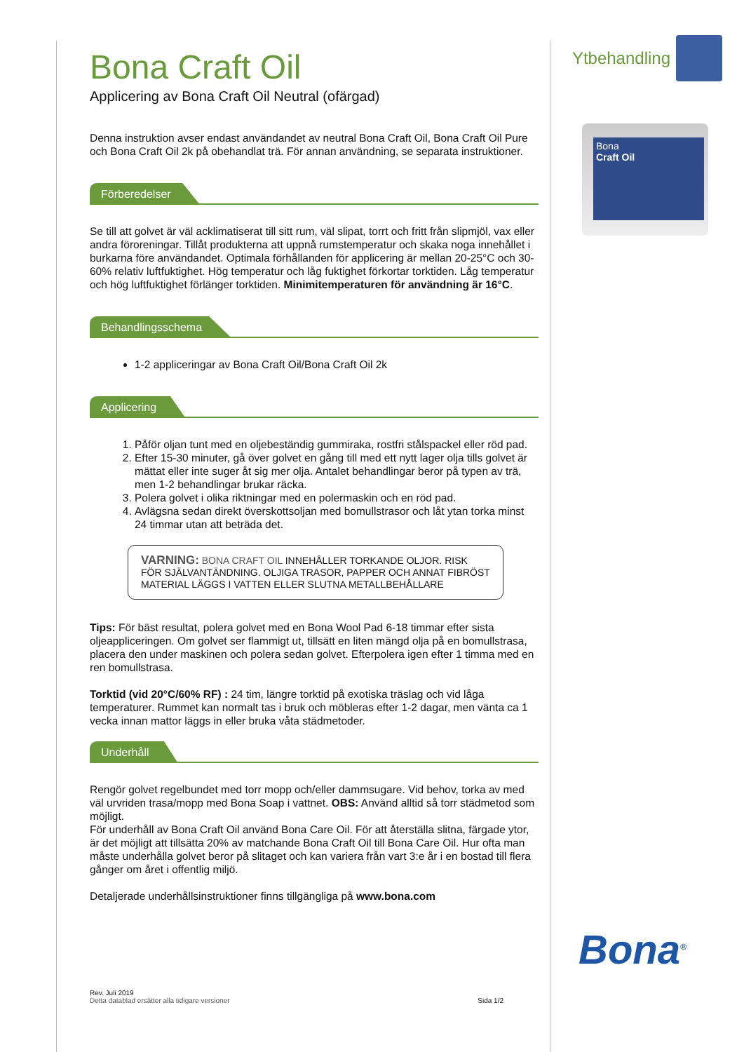Bona Craft Oil
Applicering av Bona Craft Oil Neutral (ofärgad)
Denna instruktion avser endast användandet av neutral Bona Craft Oil, Bona Craft Oil Pure och Bona Craft Oil 2k på obehandlat trä. För annan användning, se separata instruktioner.
Förberedelser
Se till att golvet är väl acklimatiserat till sitt rum, väl slipat, torrt och fritt från slipmjöl, vax eller andra föroreningar. Tillåt produkterna att uppnå rumstemperatur och skaka noga innehållet i burkarna före användandet. Optimala förhållanden för applicering är mellan 20-25°C och 30-60% relativ luftfuktighet. Hög temperatur och låg fuktighet förkortar torktiden. Låg temperatur och hög luftfuktighet förlänger torktiden. Minimitemperaturen för användning är 16°C.
Behandlingsschema
1-2 appliceringar av Bona Craft Oil/Bona Craft Oil 2k
Applicering
1. Påför oljan tunt med en oljebeständig gummiraka, rostfri stålspackel eller röd pad.
2. Efter 15-30 minuter, gå över golvet en gång till med ett nytt lager olja tills golvet är mättat eller inte suger åt sig mer olja. Antalet behandlingar beror på typen av trä, men 1-2 behandlingar brukar räcka.
3. Polera golvet i olika riktningar med en polermaskin och en röd pad.
4. Avlägsna sedan direkt överskottsoljan med bomullstrasor och låt ytan torka minst 24 timmar utan att beträda det.
VARNING: BONA CRAFT OIL INNEHÅLLER TORKANDE OLJOR. RISK FÖR SJÄLVANTÄNDNING. OLJIGA TRASOR, PAPPER OCH ANNAT FIBRÖST MATERIAL LÄGGS I VATTEN ELLER SLUTNA METALLBEHÅLLARE
Tips: För bäst resultat, polera golvet med en Bona Wool Pad 6-18 timmar efter sista oljeappliceringen. Om golvet ser flammigt ut, tillsätt en liten mängd olja på en bomullstrasa, placera den under maskinen och polera sedan golvet. Efterpolera igen efter 1 timma med en ren bomullstrasa.
Torktid (vid 20°C/60% RF) : 24 tim, längre torktid på exotiska träslag och vid låga temperaturer. Rummet kan normalt tas i bruk och möbleras efter 1-2 dagar, men vänta ca 1 vecka innan mattor läggs in eller bruka våta städmetoder.
Underhåll
Rengör golvet regelbundet med torr mopp och/eller dammsugare. Vid behov, torka av med väl urvriden trasa/mopp med Bona Soap i vattnet. OBS: Använd alltid så torr städmetod som möjligt.
För underhåll av Bona Craft Oil använd Bona Care Oil. För att återställa slitna, färgade ytor, är det möjligt att tillsätta 20% av matchande Bona Craft Oil till Bona Care Oil. Hur ofta man måste underhålla golvet beror på slitaget och kan variera från vart 3:e år i en bostad till flera gånger om året i offentlig miljö.
Detaljerade underhållsinstruktioner finns tillgängliga på www.bona.com
Ytbehandling
Bona
Craft Oil
Bona<sup>®</sup>
Rev. Juli 2019
Detta datablad ersätter alla tidigare versioner
Sida 1/2